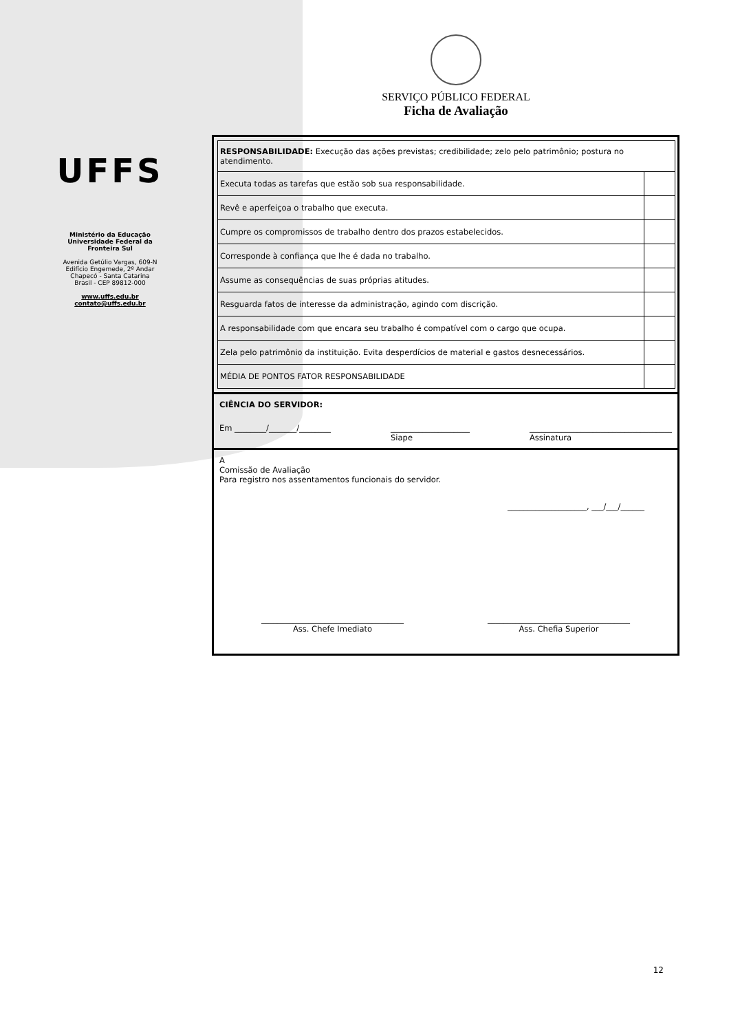UFFS
Ministério da Educação
Universidade Federal da
Fronteira Sul
Avenida Getúlio Vargas, 609-N
Edifício Engemede, 2º Andar
Chapecó - Santa Catarina
Brasil - CEP 89812-000
www.uffs.edu.br
contato@uffs.edu.br
SERVIÇO PÚBLICO FEDERAL
Ficha de Avaliação
| RESPONSABILIDADE: Execução das ações previstas; credibilidade; zelo pelo patrimônio; postura no atendimento. | |
| Executa todas as tarefas que estão sob sua responsabilidade. | |
| Revê e aperfeiçoa o trabalho que executa. | |
| Cumpre os compromissos de trabalho dentro dos prazos estabelecidos. | |
| Corresponde à confiança que lhe é dada no trabalho. | |
| Assume as consequências de suas próprias atitudes. | |
| Resguarda fatos de interesse da administração, agindo com discrição. | |
| A responsabilidade com que encara seu trabalho é compatível com o cargo que ocupa. | |
| Zela pelo patrimônio da instituição. Evita desperdícios de material e gastos desnecessários. | |
| MÉDIA DE PONTOS FATOR RESPONSABILIDADE | |
CIÊNCIA DO SERVIDOR:
Em ________/_______/________ ____________________
Siape ____________________________________
Assinatura
A
Comissão de Avaliação
Para registro nos assentamentos funcionais do servidor.
____________________, ___/___/______
____________________________________
Ass. Chefe Imediato ____________________________________
Ass. Chefia Superior
12